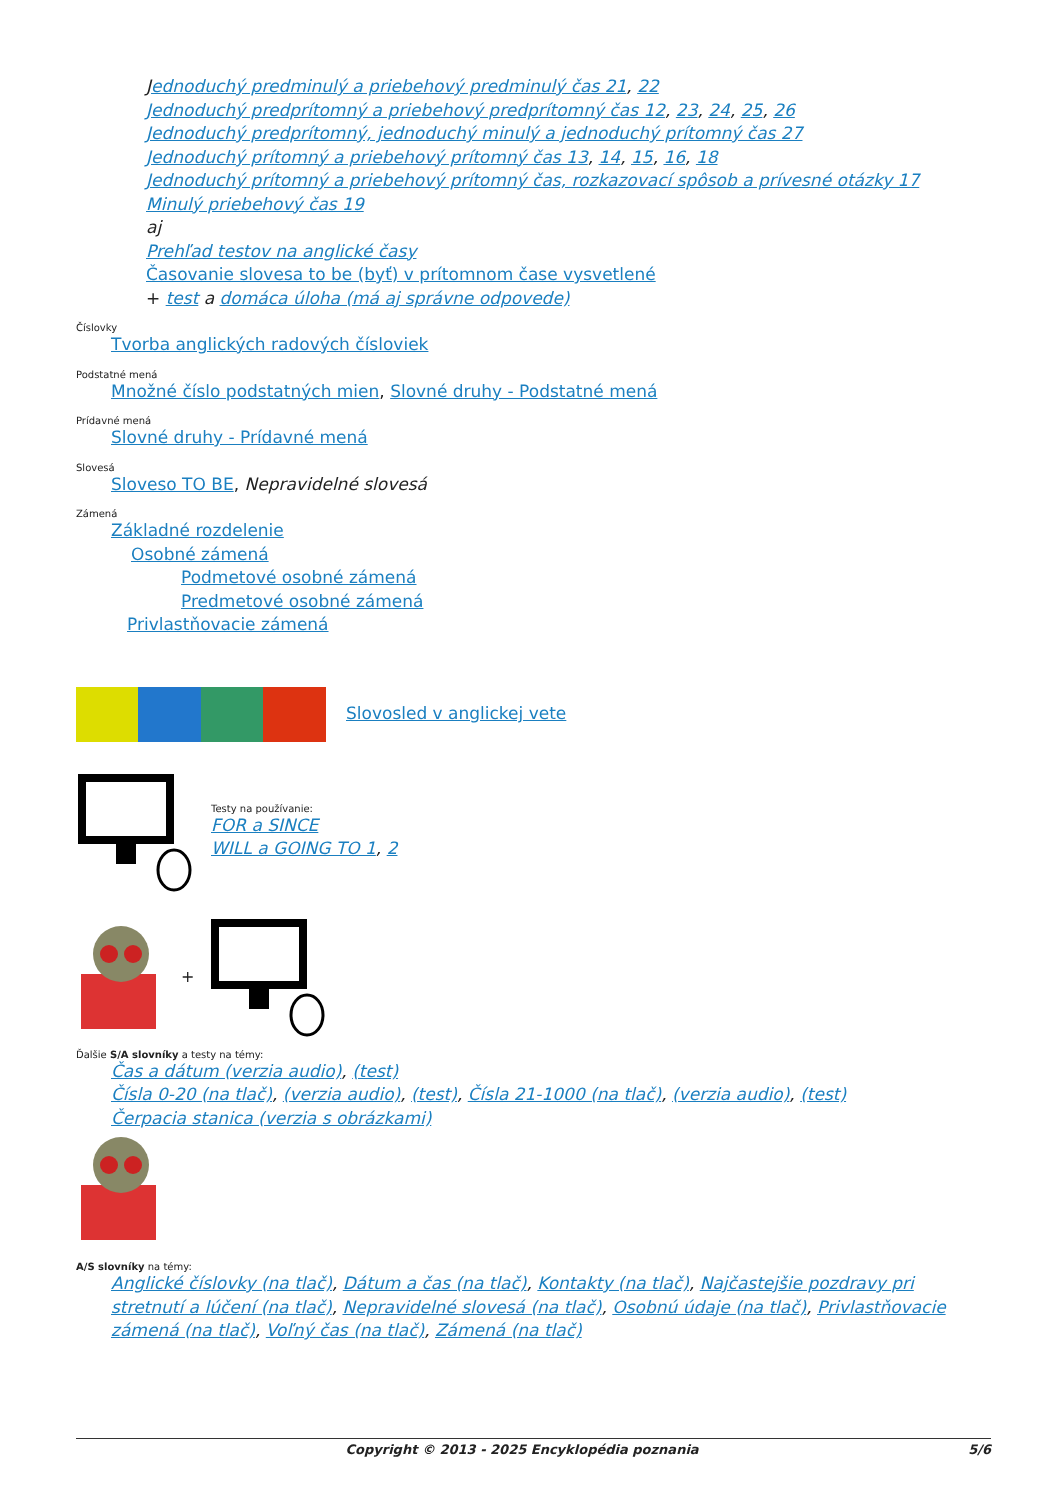Jednoduchý predminulý a priebehový predminulý čas 21, 22
Jednoduchý predprítomný a priebehový predprítomný čas 12, 23, 24, 25, 26
Jednoduchý predprítomný, jednoduchý minulý a jednoduchý prítomný čas 27
Jednoduchý prítomný a priebehový prítomný čas 13, 14, 15, 16, 18
Jednoduchý prítomný a priebehový prítomný čas, rozkazovací spôsob a prívesné otázky 17
Minulý priebehový čas 19
aj
Prehľad testov na anglické časy
Časovanie slovesa to be (byť) v prítomnom čase vysvetlené
+ test a domáca úloha (má aj správne odpovede)
Číslovky
Tvorba anglických radových čísloviek
Podstatné mená
Množné číslo podstatných mien, Slovné druhy - Podstatné mená
Prídavné mená
Slovné druhy - Prídavné mená
Slovesá
Sloveso TO BE, Nepravidelné slovesá
Zámená
Základné rozdelenie
Osobné zámená
Podmetové osobné zámená
Predmetové osobné zámená
Privlastňovacie zámená
Slovosled v anglickej vete
Testy na používanie:
FOR a SINCE
WILL a GOING TO 1, 2
+
Ďalšie S/A slovníky a testy na témy:
Čas a dátum (verzia audio), (test)
Čísla 0-20 (na tlač), (verzia audio), (test), Čísla 21-1000 (na tlač), (verzia audio), (test)
Čerpacia stanica (verzia s obrázkami)
A/S slovníky na témy:
Anglické číslovky (na tlač), Dátum a čas (na tlač), Kontakty (na tlač), Najčastejšie pozdravy pri stretnutí a lúčení (na tlač), Nepravidelné slovesá (na tlač), Osobnú údaje (na tlač), Privlastňovacie zámená (na tlač), Voľný čas (na tlač), Zámená (na tlač)
Copyright © 2013 - 2025 Encyklopédia poznania 5/6